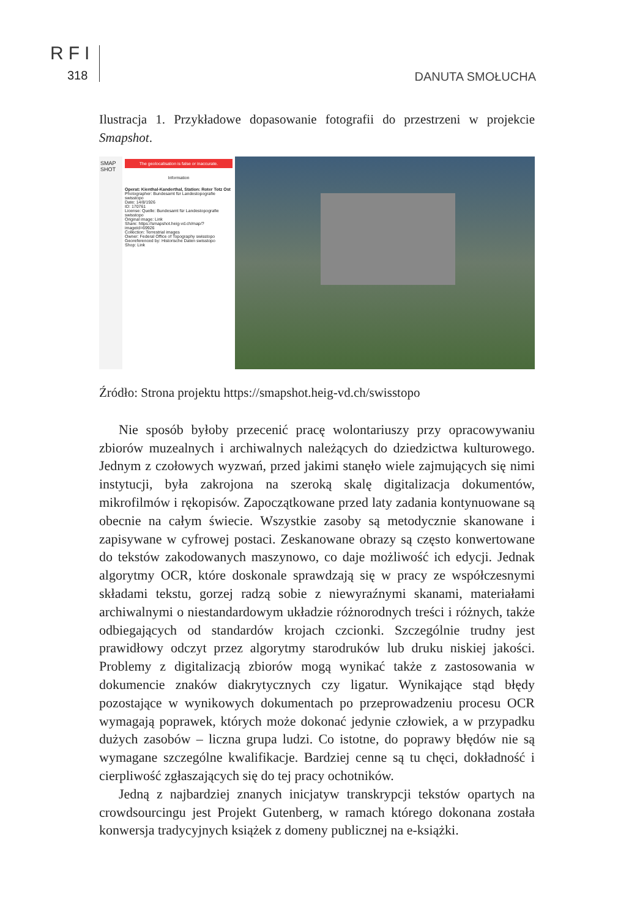RFI
318
DANUTA SMOŁUCHA
Ilustracja 1. Przykładowe dopasowanie fotografii do przestrzeni w projekcie Smapshot.
SMAP SHOT
The geolocalisation is false or inaccurate.
Information
Operat: Kienthal-Kanderthal, Station: Roter Totz Ost
Photographer: Bundesamt für Landestopografie swisstopo
Date: 14/8/1926
ID: 170761
License: Quelle: Bundesamt für Landestopografie swisstopo
Original image: Link
Share: https://smapshot.heig-vd.ch/map/?imageId=69926
Collection: Terrestrial images
Owner: Federal Office of Topography swisstopo
Georeferenced by: Historische Daten swisstopo
Shop: Link
Źródło: Strona projektu https://smapshot.heig-vd.ch/swisstopo
Nie sposób byłoby przecenić pracę wolontariuszy przy opracowywaniu zbiorów muzealnych i archiwalnych należących do dziedzictwa kulturowego. Jednym z czołowych wyzwań, przed jakimi stanęło wiele zajmujących się nimi instytucji, była zakrojona na szeroką skalę digitalizacja dokumentów, mikrofilmów i rękopisów. Zapoczątkowane przed laty zadania kontynuowane są obecnie na całym świecie. Wszystkie zasoby są metodycznie skanowane i zapisywane w cyfrowej postaci. Zeskanowane obrazy są często konwertowane do tekstów zakodowanych maszynowo, co daje możliwość ich edycji. Jednak algorytmy OCR, które doskonale sprawdzają się w pracy ze współczesnymi składami tekstu, gorzej radzą sobie z niewyraźnymi skanami, materiałami archiwalnymi o niestandardowym układzie różnorodnych treści i różnych, także odbiegających od standardów krojach czcionki. Szczególnie trudny jest prawidłowy odczyt przez algorytmy starodruków lub druku niskiej jakości. Problemy z digitalizacją zbiorów mogą wynikać także z zastosowania w dokumencie znaków diakrytycznych czy ligatur. Wynikające stąd błędy pozostające w wynikowych dokumentach po przeprowadzeniu procesu OCR wymagają poprawek, których może dokonać jedynie człowiek, a w przypadku dużych zasobów – liczna grupa ludzi. Co istotne, do poprawy błędów nie są wymagane szczególne kwalifikacje. Bardziej cenne są tu chęci, dokładność i cierpliwość zgłaszających się do tej pracy ochotników.
Jedną z najbardziej znanych inicjatyw transkrypcji tekstów opartych na crowdsourcingu jest Projekt Gutenberg, w ramach którego dokonana została konwersja tradycyjnych książek z domeny publicznej na e-książki.